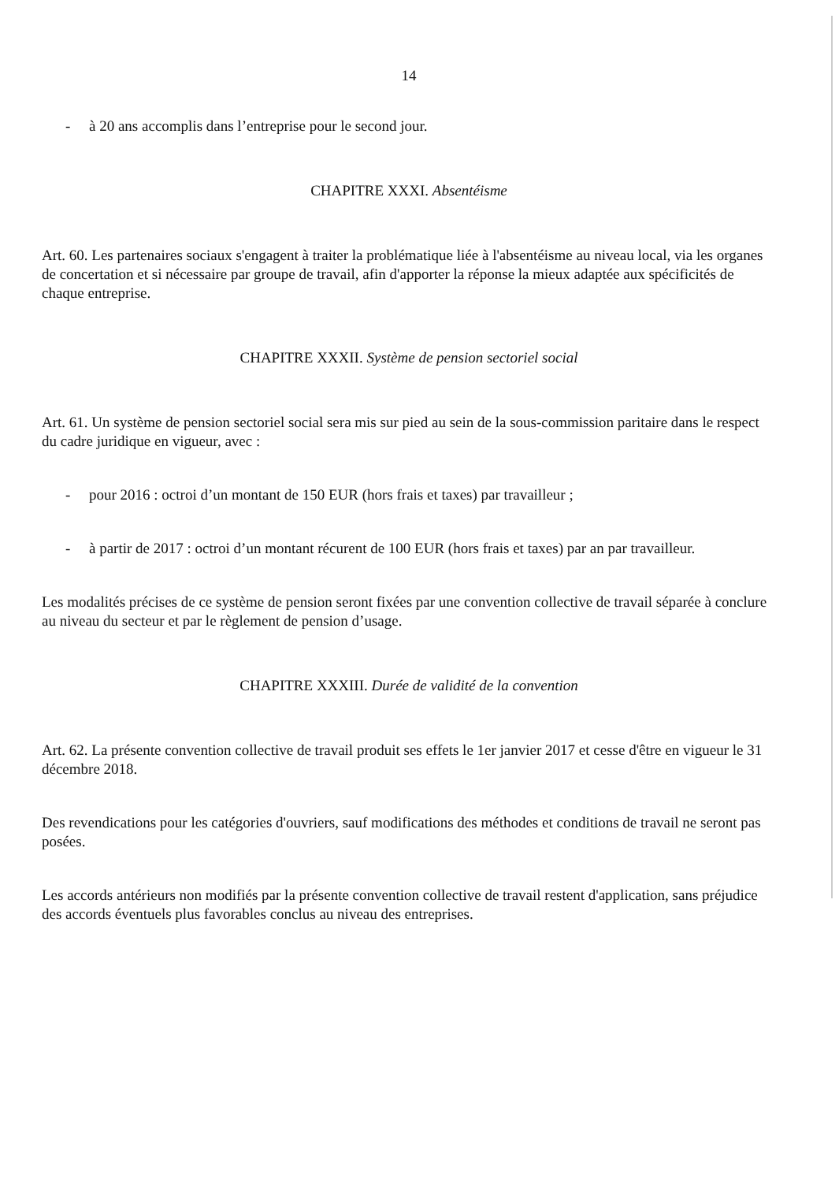14
- à 20 ans accomplis dans l’entreprise pour le second jour.
CHAPITRE XXXI. Absentéisme
Art. 60. Les partenaires sociaux s'engagent à traiter la problématique liée à l'absentéisme au niveau local, via les organes de concertation et si nécessaire par groupe de travail, afin d'apporter la réponse la mieux adaptée aux spécificités de chaque entreprise.
CHAPITRE XXXII. Système de pension sectoriel social
Art. 61. Un système de pension sectoriel social sera mis sur pied au sein de la sous-commission paritaire dans le respect du cadre juridique en vigueur, avec :
- pour 2016 : octroi d’un montant de 150 EUR (hors frais et taxes) par travailleur ;
- à partir de 2017 : octroi d’un montant récurent de 100 EUR (hors frais et taxes) par an par travailleur.
Les modalités précises de ce système de pension seront fixées par une convention collective de travail séparée à conclure au niveau du secteur et par le règlement de pension d’usage.
CHAPITRE XXXIII. Durée de validité de la convention
Art. 62. La présente convention collective de travail produit ses effets le 1er janvier 2017 et cesse d'être en vigueur le 31 décembre 2018.
Des revendications pour les catégories d'ouvriers, sauf modifications des méthodes et conditions de travail ne seront pas posées.
Les accords antérieurs non modifiés par la présente convention collective de travail restent d'application, sans préjudice des accords éventuels plus favorables conclus au niveau des entreprises.